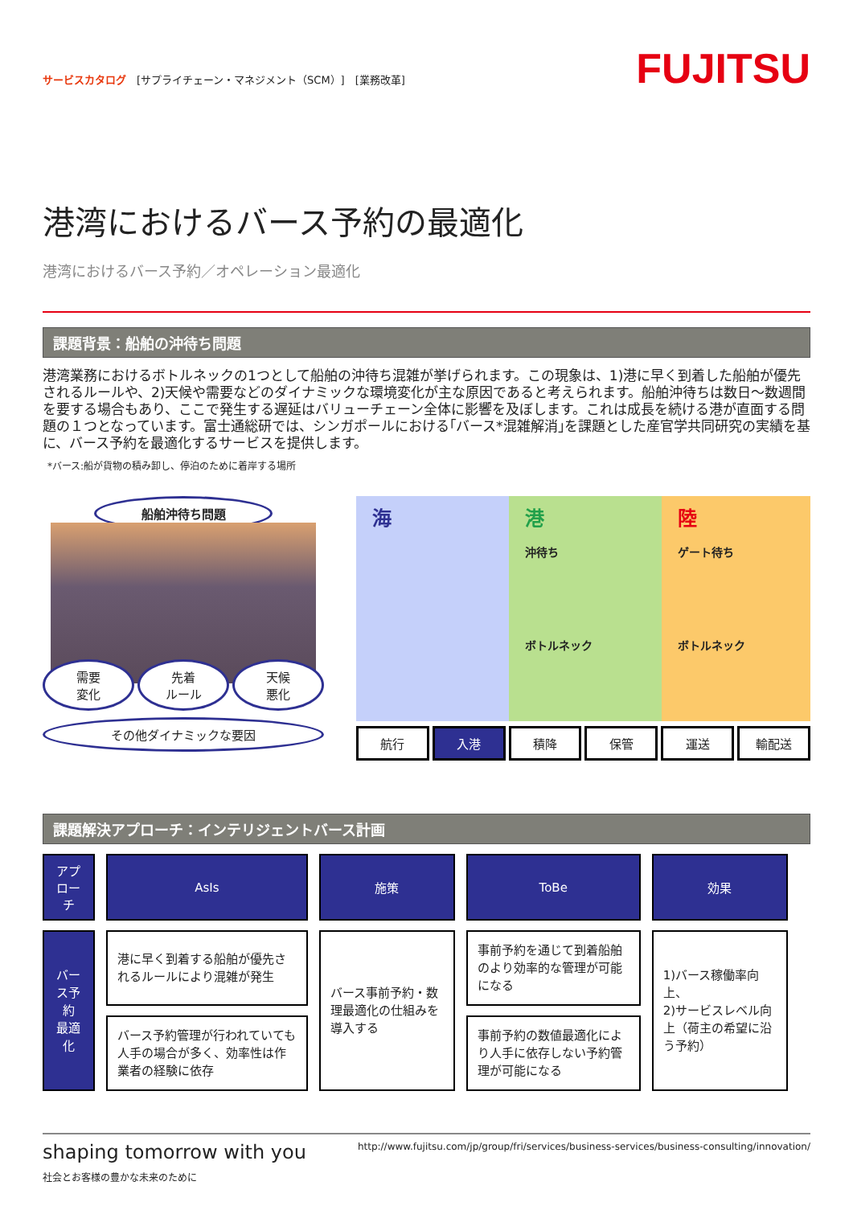サービスカタログ　[サプライチェーン・マネジメント（SCM）]　[業務改革]
FUJITSU
港湾におけるバース予約の最適化
港湾におけるバース予約／オペレーション最適化
課題背景：船舶の沖待ち問題
港湾業務におけるボトルネックの1つとして船舶の沖待ち混雑が挙げられます。この現象は、1)港に早く到着した船舶が優先されるルールや、2)天候や需要などのダイナミックな環境変化が主な原因であると考えられます。船舶沖待ちは数日～数週間を要する場合もあり、ここで発生する遅延はバリューチェーン全体に影響を及ぼします。これは成長を続ける港が直面する問題の１つとなっています。富士通総研では、シンガポールにおける｢バース*混雑解消｣を課題とした産官学共同研究の実績を基に、バース予約を最適化するサービスを提供します。
*バース:船が貨物の積み卸し、停泊のために着岸する場所
船舶沖待ち問題
需要
変化
先着
ルール
天候
悪化
その他ダイナミックな要因
海 港
沖待ち
ボトルネック
陸
ゲート待ち
ボトルネック
航行 入港 積降 保管 運送 輸配送
課題解決アプローチ：インテリジェントバース計画
| アプローチ | AsIs | 施策 | ToBe | 効果 |
| --- | --- | --- | --- | --- |
| バース予約 最適化 | 港に早く到着する船舶が優先されるルールにより混雑が発生 | バース事前予約・数理最適化の仕組みを導入する | 事前予約を通じて到着船舶のより効率的な管理が可能になる | 1)バース稼働率向上、 2)サービスレベル向上（荷主の希望に沿う予約） |
| | バース予約管理が行われていても人手の場合が多く、効率性は作業者の経験に依存 | | 事前予約の数値最適化により人手に依存しない予約管理が可能になる | |
shaping tomorrow with you
社会とお客様の豊かな未来のために
http://www.fujitsu.com/jp/group/fri/services/business-services/business-consulting/innovation/